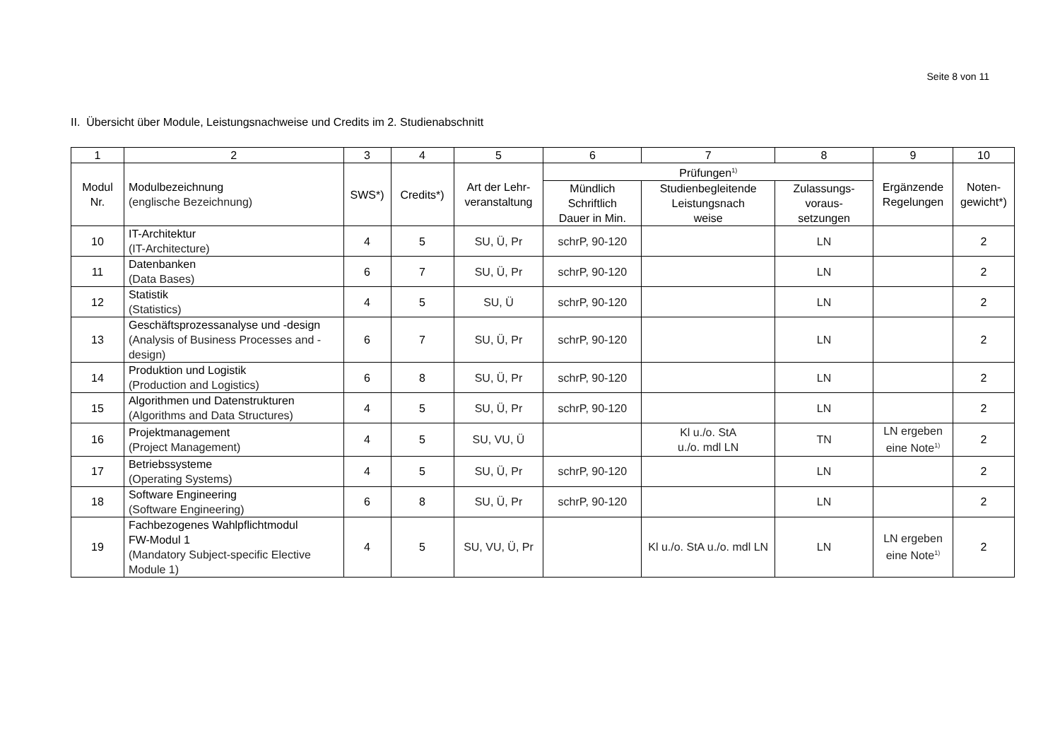Seite 8 von 11
II. Übersicht über Module, Leistungsnachweise und Credits im 2. Studienabschnitt
| 1 | 2 | 3 | 4 | 5 | 6 | 7 | 8 | 9 | 10 |
| --- | --- | --- | --- | --- | --- | --- | --- | --- | --- |
| Modul Nr. | Modulbezeichnung (englische Bezeichnung) | SWS*) | Credits*) | Art der Lehr- veranstaltung | Prüfungen<sup>1)</sup> | | | Ergänzende Regelungen | Noten- gewicht*) |
| | | | | | Mündlich Schriftlich Dauer in Min. | Studienbegleitende Leistungsnach weise | Zulassungs- voraus- setzungen | | |
| 10 | IT-Architektur (IT-Architecture) | 4 | 5 | SU, Ü, Pr | schrP, 90-120 | | LN | | 2 |
| 11 | Datenbanken (Data Bases) | 6 | 7 | SU, Ü, Pr | schrP, 90-120 | | LN | | 2 |
| 12 | Statistik (Statistics) | 4 | 5 | SU, Ü | schrP, 90-120 | | LN | | 2 |
| 13 | Geschäftsprozessanalyse und -design (Analysis of Business Processes and -design) | 6 | 7 | SU, Ü, Pr | schrP, 90-120 | | LN | | 2 |
| 14 | Produktion und Logistik (Production and Logistics) | 6 | 8 | SU, Ü, Pr | schrP, 90-120 | | LN | | 2 |
| 15 | Algorithmen und Datenstrukturen (Algorithms and Data Structures) | 4 | 5 | SU, Ü, Pr | schrP, 90-120 | | LN | | 2 |
| 16 | Projektmanagement (Project Management) | 4 | 5 | SU, VU, Ü | | Kl u./o. StA u./o. mdl LN | TN | LN ergeben eine Note<sup>1)</sup> | 2 |
| 17 | Betriebssysteme (Operating Systems) | 4 | 5 | SU, Ü, Pr | schrP, 90-120 | | LN | | 2 |
| 18 | Software Engineering (Software Engineering) | 6 | 8 | SU, Ü, Pr | schrP, 90-120 | | LN | | 2 |
| 19 | Fachbezogenes Wahlpflichtmodul FW-Modul 1 (Mandatory Subject-specific Elective Module 1) | 4 | 5 | SU, VU, Ü, Pr | | Kl u./o. StA u./o. mdl LN | LN | LN ergeben eine Note<sup>1)</sup> | 2 |